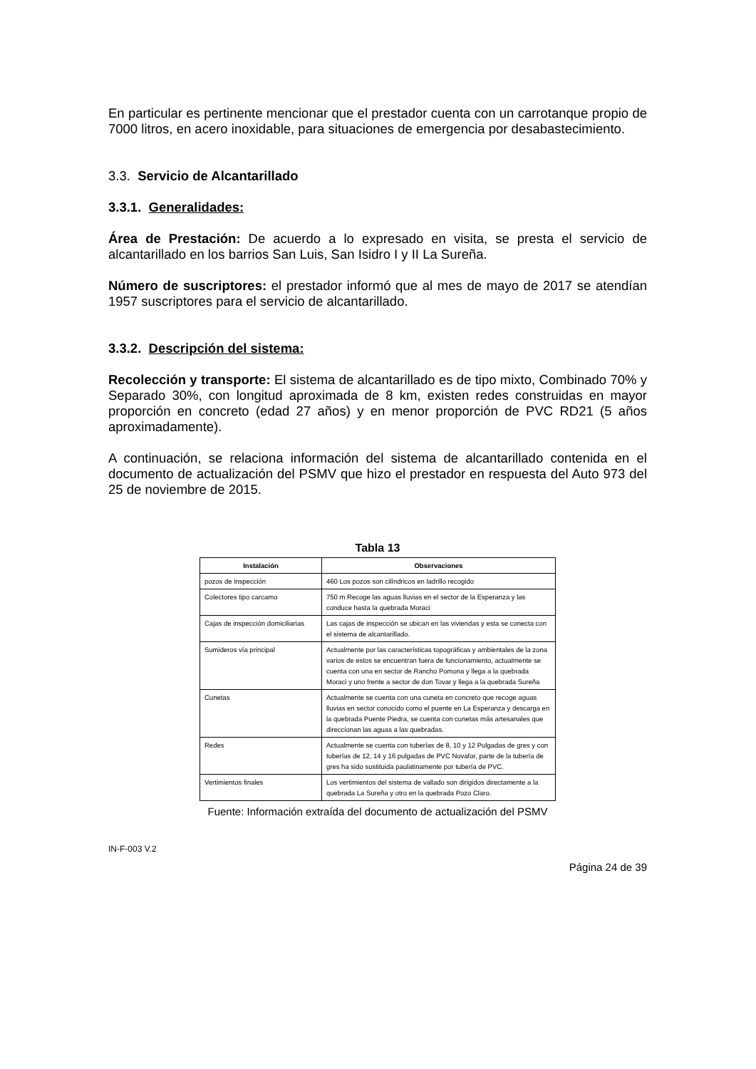En particular es pertinente mencionar que el prestador cuenta con un carrotanque propio de 7000 litros, en acero inoxidable, para situaciones de emergencia por desabastecimiento.
3.3. Servicio de Alcantarillado
3.3.1. Generalidades:
Área de Prestación: De acuerdo a lo expresado en visita, se presta el servicio de alcantarillado en los barrios San Luis, San Isidro I y II La Sureña.
Número de suscriptores: el prestador informó que al mes de mayo de 2017 se atendían 1957 suscriptores para el servicio de alcantarillado.
3.3.2. Descripción del sistema:
Recolección y transporte: El sistema de alcantarillado es de tipo mixto, Combinado 70% y Separado 30%, con longitud aproximada de 8 km, existen redes construidas en mayor proporción en concreto (edad 27 años) y en menor proporción de PVC RD21 (5 años aproximadamente).
A continuación, se relaciona información del sistema de alcantarillado contenida en el documento de actualización del PSMV que hizo el prestador en respuesta del Auto 973 del 25 de noviembre de 2015.
Tabla 13
| Instalación | Observaciones |
| --- | --- |
| pozos de inspección | 460 Los pozos son cilíndricos en ladrillo recogido |
| Colectores tipo carcamo | 750 m Recoge las aguas lluvias en el sector de la Esperanza y las conduce hasta la quebrada Moraci |
| Cajas de inspección domiciliarias | Las cajas de inspección se ubican en las viviendas y esta se conecta con el sistema de alcantarillado. |
| Sumideros vía principal | Actualmente por las características topográficas y ambientales de la zona varios de estos se encuentran fuera de funcionamiento, actualmente se cuenta con una en sector de Rancho Pomona y llega a la quebrada Moraci y uno frente a sector de don Tovar y llega a la quebrada Sureña |
| Cunetas | Actualmente se cuenta con una cuneta en concreto que recoge aguas lluvias en sector conocido como el puente en La Esperanza y descarga en la quebrada Puente Piedra, se cuenta con cunetas más artesanales que direccionan las aguas a las quebradas. |
| Redes | Actualmente se cuenta con tuberías de 8, 10 y 12 Pulgadas de gres y con tuberías de 12, 14 y 16 pulgadas de PVC Novafor, parte de la tubería de gres ha sido sustituida paulatinamente por tubería de PVC. |
| Vertimientos finales | Los vertimientos del sistema de vallado son dirigidos directamente a la quebrada La Sureña y otro en la quebrada Pozo Claro. |
Fuente: Información extraída del documento de actualización del PSMV
IN-F-003 V.2
Página 24 de 39